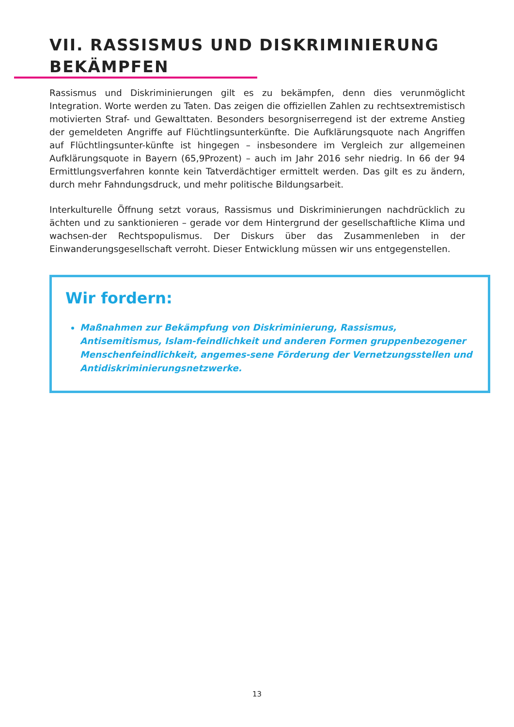VII. RASSISMUS UND DISKRIMINIERUNG
BEKÄMPFEN
Rassismus und Diskriminierungen gilt es zu bekämpfen, denn dies verunmöglicht Integration. Worte werden zu Taten. Das zeigen die offiziellen Zahlen zu rechtsextremistisch motivierten Straf- und Gewalttaten. Besonders besorgniserregend ist der extreme Anstieg der gemeldeten Angriffe auf Flüchtlingsunterkünfte. Die Aufklärungsquote nach Angriffen auf Flüchtlingsunter-künfte ist hingegen – insbesondere im Vergleich zur allgemeinen Aufklärungsquote in Bayern (65,9Prozent) – auch im Jahr 2016 sehr niedrig. In 66 der 94 Ermittlungsverfahren konnte kein Tatverdächtiger ermittelt werden. Das gilt es zu ändern, durch mehr Fahndungsdruck, und mehr politische Bildungsarbeit.
Interkulturelle Öffnung setzt voraus, Rassismus und Diskriminierungen nachdrücklich zu ächten und zu sanktionieren – gerade vor dem Hintergrund der gesellschaftliche Klima und wachsen-der Rechtspopulismus. Der Diskurs über das Zusammenleben in der Einwanderungsgesellschaft verroht. Dieser Entwicklung müssen wir uns entgegenstellen.
Wir fordern:
Maßnahmen zur Bekämpfung von Diskriminierung, Rassismus, Antisemitismus, Islam-feindlichkeit und anderen Formen gruppenbezogener Menschenfeindlichkeit, angemes-sene Förderung der Vernetzungsstellen und Antidiskriminierungsnetzwerke.
13